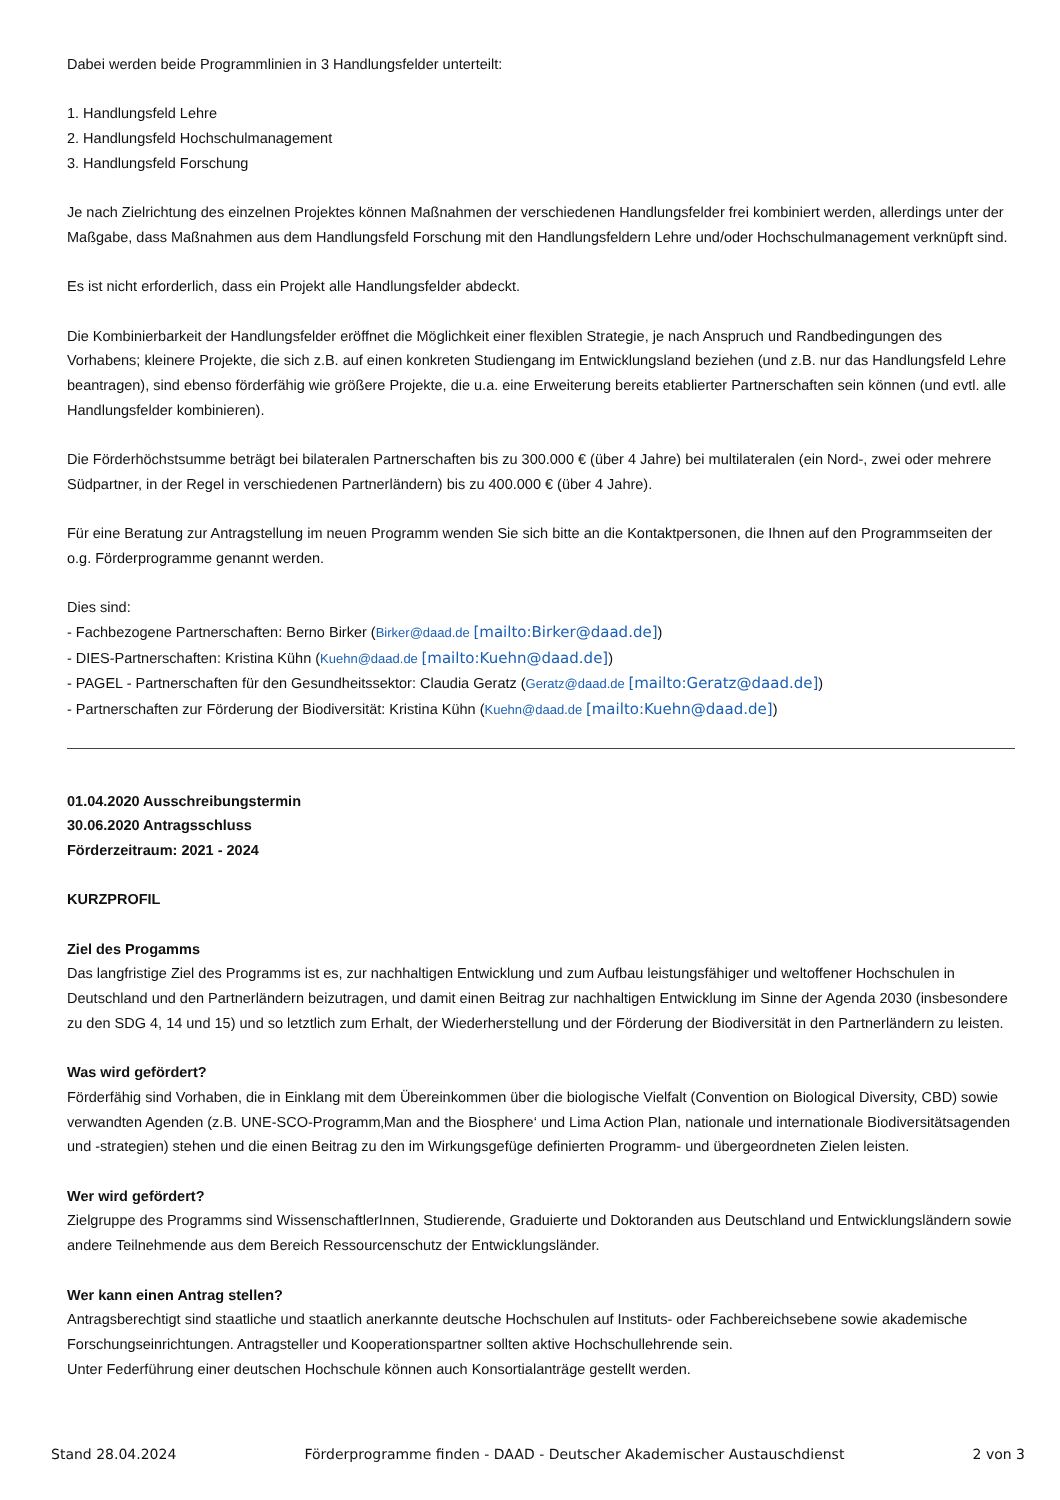Dabei werden beide Programmlinien in 3 Handlungsfelder unterteilt:
1. Handlungsfeld Lehre
2. Handlungsfeld Hochschulmanagement
3. Handlungsfeld Forschung
Je nach Zielrichtung des einzelnen Projektes können Maßnahmen der verschiedenen Handlungsfelder frei kombiniert werden, allerdings unter der Maßgabe, dass Maßnahmen aus dem Handlungsfeld Forschung mit den Handlungsfeldern Lehre und/oder Hochschulmanagement verknüpft sind.
Es ist nicht erforderlich, dass ein Projekt alle Handlungsfelder abdeckt.
Die Kombinierbarkeit der Handlungsfelder eröffnet die Möglichkeit einer flexiblen Strategie, je nach Anspruch und Randbedingungen des Vorhabens; kleinere Projekte, die sich z.B. auf einen konkreten Studiengang im Entwicklungsland beziehen (und z.B. nur das Handlungsfeld Lehre beantragen), sind ebenso förderfähig wie größere Projekte, die u.a. eine Erweiterung bereits etablierter Partnerschaften sein können (und evtl. alle Handlungsfelder kombinieren).
Die Förderhöchstsumme beträgt bei bilateralen Partnerschaften bis zu 300.000 € (über 4 Jahre) bei multilateralen (ein Nord-, zwei oder mehrere Südpartner, in der Regel in verschiedenen Partnerländern) bis zu 400.000 € (über 4 Jahre).
Für eine Beratung zur Antragstellung im neuen Programm wenden Sie sich bitte an die Kontaktpersonen, die Ihnen auf den Programmseiten der o.g. Förderprogramme genannt werden.
Dies sind:
- Fachbezogene Partnerschaften: Berno Birker (Birker@daad.de [mailto:Birker@daad.de])
- DIES-Partnerschaften: Kristina Kühn (Kuehn@daad.de [mailto:Kuehn@daad.de])
- PAGEL - Partnerschaften für den Gesundheitssektor: Claudia Geratz (Geratz@daad.de [mailto:Geratz@daad.de])
- Partnerschaften zur Förderung der Biodiversität: Kristina Kühn (Kuehn@daad.de [mailto:Kuehn@daad.de])
01.04.2020 Ausschreibungstermin
30.06.2020 Antragsschluss
Förderzeitraum: 2021 - 2024
KURZPROFIL
Ziel des Progamms
Das langfristige Ziel des Programms ist es, zur nachhaltigen Entwicklung und zum Aufbau leistungsfähiger und weltoffener Hochschulen in Deutschland und den Partnerländern beizutragen, und damit einen Beitrag zur nachhaltigen Entwicklung im Sinne der Agenda 2030 (insbesondere zu den SDG 4, 14 und 15) und so letztlich zum Erhalt, der Wiederherstellung und der Förderung der Biodiversität in den Partnerländern zu leisten.
Was wird gefördert?
Förderfähig sind Vorhaben, die in Einklang mit dem Übereinkommen über die biologische Vielfalt (Convention on Biological Diversity, CBD) sowie verwandten Agenden (z.B. UNE-SCO-Programm‚Man and the Biosphere‘ und Lima Action Plan, nationale und internationale Biodiversitätsagenden und -strategien) stehen und die einen Beitrag zu den im Wirkungsgefüge definierten Programm- und übergeordneten Zielen leisten.
Wer wird gefördert?
Zielgruppe des Programms sind WissenschaftlerInnen, Studierende, Graduierte und Doktoranden aus Deutschland und Entwicklungsländern sowie andere Teilnehmende aus dem Bereich Ressourcenschutz der Entwicklungsländer.
Wer kann einen Antrag stellen?
Antragsberechtigt sind staatliche und staatlich anerkannte deutsche Hochschulen auf Instituts- oder Fachbereichsebene sowie akademische Forschungseinrichtungen. Antragsteller und Kooperationspartner sollten aktive Hochschullehrende sein.
Unter Federführung einer deutschen Hochschule können auch Konsortialanträge gestellt werden.
Stand 28.04.2024 Förderprogramme finden - DAAD - Deutscher Akademischer Austauschdienst 2 von 3